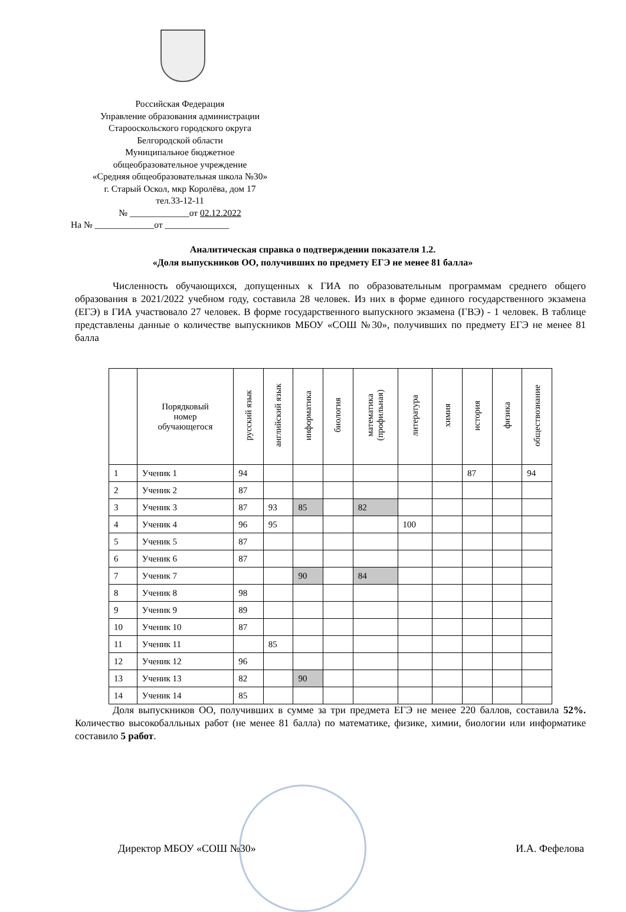Российская Федерация
Управление образования администрации
Старооскольского городского округа
Белгородской области
Муниципальное бюджетное
общеобразовательное учреждение
«Средняя общеобразовательная школа №30»
г. Старый Оскол, мкр Королёва, дом 17
тел.33-12-11
№ _____________от 02.12.2022
На № _____________от ______________
Аналитическая справка о подтверждении показателя 1.2.
«Доля выпускников ОО, получивших по предмету ЕГЭ не менее 81 балла»
Численность обучающихся, допущенных к ГИА по образовательным программам среднего общего образования в 2021/2022 учебном году, составила 28 человек. Из них в форме единого государственного экзамена (ЕГЭ) в ГИА участвовало 27 человек. В форме государственного выпускного экзамена (ГВЭ) - 1 человек. В таблице представлены данные о количестве выпускников МБОУ «СОШ №30», получивших по предмету ЕГЭ не менее 81 балла
| | Порядковый номер обучающегося | русский язык | английский язык | информатика | биология | математика (профильная) | литература | химия | история | физика | обществознание |
| --- | --- | --- | --- | --- | --- | --- | --- | --- | --- | --- | --- |
| 1 | Ученик 1 | 94 | | | | | | | 87 | | 94 |
| 2 | Ученик 2 | 87 | | | | | | | | | |
| 3 | Ученик 3 | 87 | 93 | 85 | | 82 | | | | | |
| 4 | Ученик 4 | 96 | 95 | | | | 100 | | | | |
| 5 | Ученик 5 | 87 | | | | | | | | | |
| 6 | Ученик 6 | 87 | | | | | | | | | |
| 7 | Ученик 7 | | | 90 | | 84 | | | | | |
| 8 | Ученик 8 | 98 | | | | | | | | | |
| 9 | Ученик 9 | 89 | | | | | | | | | |
| 10 | Ученик 10 | 87 | | | | | | | | | |
| 11 | Ученик 11 | | 85 | | | | | | | | |
| 12 | Ученик 12 | 96 | | | | | | | | | |
| 13 | Ученик 13 | 82 | | 90 | | | | | | | |
| 14 | Ученик 14 | 85 | | | | | | | | | |
Доля выпускников ОО, получивших в сумме за три предмета ЕГЭ не менее 220 баллов, составила 52%. Количество высокобалльных работ (не менее 81 балла) по математике, физике, химии, биологии или информатике составило 5 работ.
Директор МБОУ «СОШ №30» И.А. Фефелова